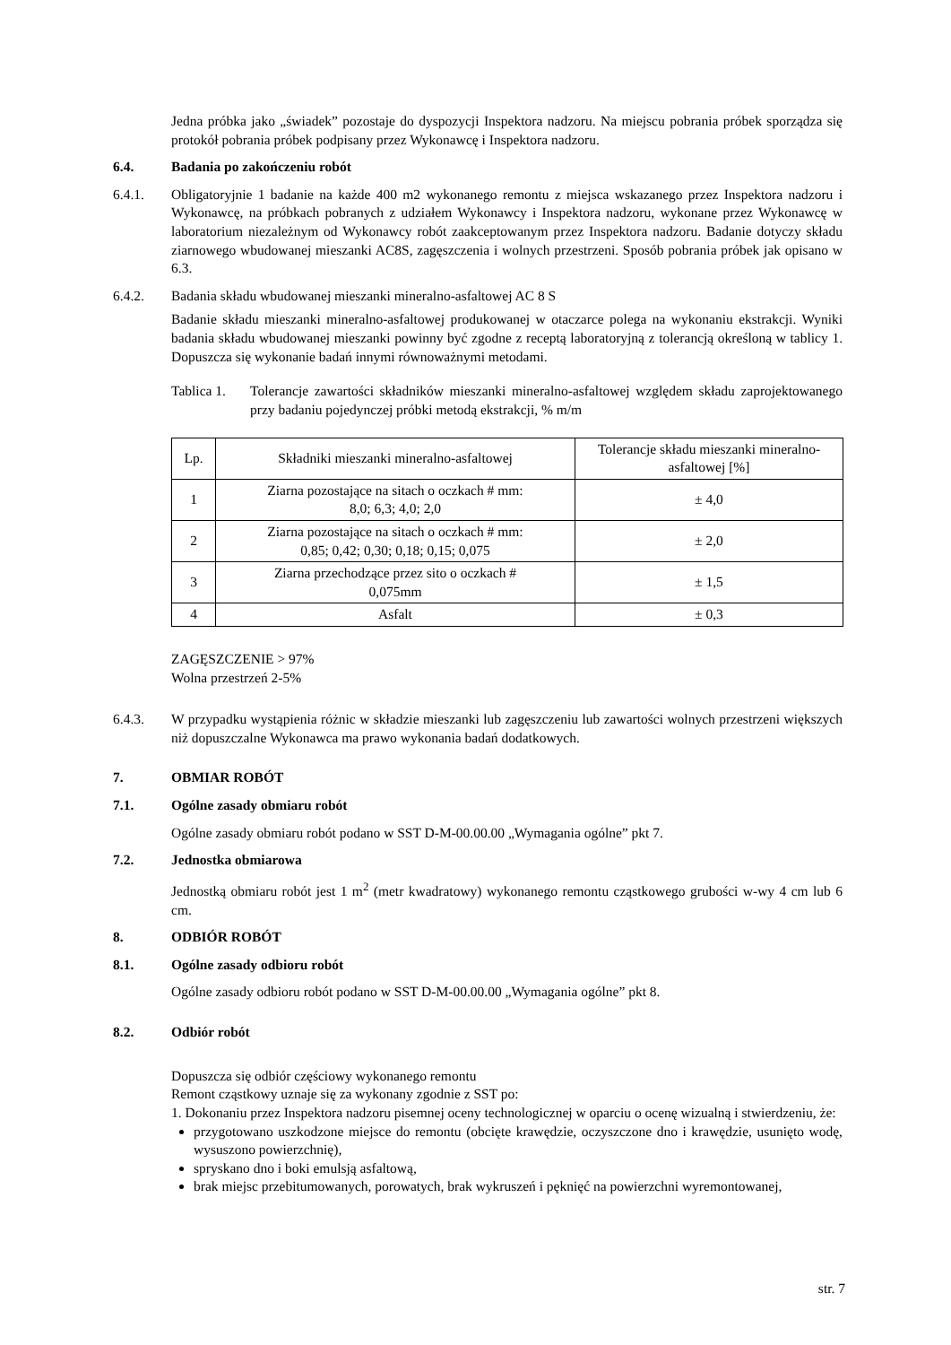Jedna próbka jako „świadek” pozostaje do dyspozycji Inspektora nadzoru. Na miejscu pobrania próbek sporządza się protokół pobrania próbek podpisany przez Wykonawcę i Inspektora nadzoru.
6.4. Badania po zakończeniu robót
6.4.1. Obligatoryjnie 1 badanie na każde 400 m2 wykonanego remontu z miejsca wskazanego przez Inspektora nadzoru i Wykonawcę, na próbkach pobranych z udziałem Wykonawcy i Inspektora nadzoru, wykonane przez Wykonawcę w laboratorium niezależnym od Wykonawcy robót zaakceptowanym przez Inspektora nadzoru. Badanie dotyczy składu ziarnowego wbudowanej mieszanki AC8S, zagęszczenia i wolnych przestrzeni. Sposób pobrania próbek jak opisano w 6.3.
6.4.2. Badania składu wbudowanej mieszanki mineralno-asfaltowej AC 8 S
Badanie składu mieszanki mineralno-asfaltowej produkowanej w otaczarce polega na wykonaniu ekstrakcji. Wyniki badania składu wbudowanej mieszanki powinny być zgodne z receptą laboratoryjną z tolerancją określoną w tablicy 1. Dopuszcza się wykonanie badań innymi równoważnymi metodami.
Tablica 1.
Tolerancje zawartości składników mieszanki mineralno-asfaltowej względem składu zaprojektowanego przy badaniu pojedynczej próbki metodą ekstrakcji, % m/m
| Lp. | Składniki mieszanki mineralno-asfaltowej | Tolerancje składu mieszanki mineralno-asfaltowej [%] |
| 1 | Ziarna pozostające na sitach o oczkach # mm: 8,0; 6,3; 4,0; 2,0 | ± 4,0 |
| 2 | Ziarna pozostające na sitach o oczkach # mm: 0,85; 0,42; 0,30; 0,18; 0,15; 0,075 | ± 2,0 |
| 3 | Ziarna przechodzące przez sito o oczkach # 0,075mm | ± 1,5 |
| 4 | Asfalt | ± 0,3 |
ZAGĘSZCZENIE > 97%
Wolna przestrzeń 2-5%
6.4.3. W przypadku wystąpienia różnic w składzie mieszanki lub zagęszczeniu lub zawartości wolnych przestrzeni większych niż dopuszczalne Wykonawca ma prawo wykonania badań dodatkowych.
7. OBMIAR ROBÓT
7.1. Ogólne zasady obmiaru robót
Ogólne zasady obmiaru robót podano w SST D-M-00.00.00 „Wymagania ogólne” pkt 7.
7.2. Jednostka obmiarowa
Jednostką obmiaru robót jest 1 m<sup>2</sup> (metr kwadratowy) wykonanego remontu cząstkowego grubości w-wy 4 cm lub 6 cm.
8. ODBIÓR ROBÓT
8.1. Ogólne zasady odbioru robót
Ogólne zasady odbioru robót podano w SST D-M-00.00.00 „Wymagania ogólne” pkt 8.
8.2. Odbiór robót
Dopuszcza się odbiór częściowy wykonanego remontu
Remont cząstkowy uznaje się za wykonany zgodnie z SST po:
1. Dokonaniu przez Inspektora nadzoru pisemnej oceny technologicznej w oparciu o ocenę wizualną i stwierdzeniu, że:
przygotowano uszkodzone miejsce do remontu (obcięte krawędzie, oczyszczone dno i krawędzie, usunięto wodę, wysuszono powierzchnię),
spryskano dno i boki emulsją asfaltową,
brak miejsc przebitumowanych, porowatych, brak wykruszeń i pęknięć na powierzchni wyremontowanej,
str. 7